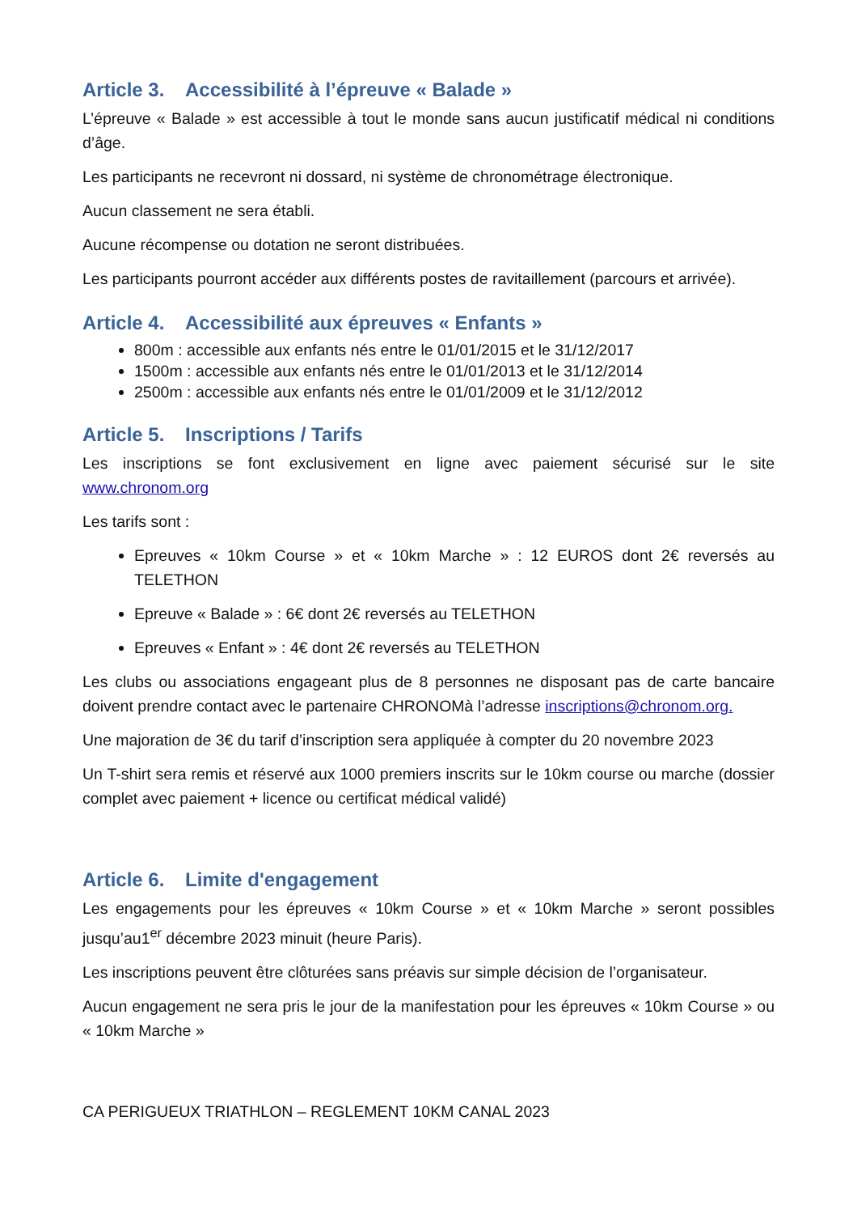Article 3. Accessibilité à l’épreuve « Balade »
L’épreuve « Balade » est accessible à tout le monde sans aucun justificatif médical ni conditions d’âge.
Les participants ne recevront ni dossard, ni système de chronométrage électronique.
Aucun classement ne sera établi.
Aucune récompense ou dotation ne seront distribuées.
Les participants pourront accéder aux différents postes de ravitaillement (parcours et arrivée).
Article 4. Accessibilité aux épreuves « Enfants »
800m : accessible aux enfants nés entre le 01/01/2015 et le 31/12/2017
1500m : accessible aux enfants nés entre le 01/01/2013 et le 31/12/2014
2500m : accessible aux enfants nés entre le 01/01/2009 et le 31/12/2012
Article 5. Inscriptions / Tarifs
Les inscriptions se font exclusivement en ligne avec paiement sécurisé sur le site www.chronom.org
Les tarifs sont :
Epreuves « 10km Course » et « 10km Marche » : 12 EUROS dont 2€ reversés au TELETHON
Epreuve « Balade » : 6€ dont 2€ reversés au TELETHON
Epreuves « Enfant » : 4€ dont 2€ reversés au TELETHON
Les clubs ou associations engageant plus de 8 personnes ne disposant pas de carte bancaire doivent prendre contact avec le partenaire CHRONOMà l’adresse inscriptions@chronom.org.
Une majoration de 3€ du tarif d’inscription sera appliquée à compter du 20 novembre 2023
Un T-shirt sera remis et réservé aux 1000 premiers inscrits sur le 10km course ou marche (dossier complet avec paiement + licence ou certificat médical validé)
Article 6. Limite d'engagement
Les engagements pour les épreuves « 10km Course » et « 10km Marche » seront possibles jusqu’au1<sup>er</sup> décembre 2023 minuit (heure Paris).
Les inscriptions peuvent être clôturées sans préavis sur simple décision de l’organisateur.
Aucun engagement ne sera pris le jour de la manifestation pour les épreuves « 10km Course » ou « 10km Marche »
CA PERIGUEUX TRIATHLON – REGLEMENT 10KM CANAL 2023